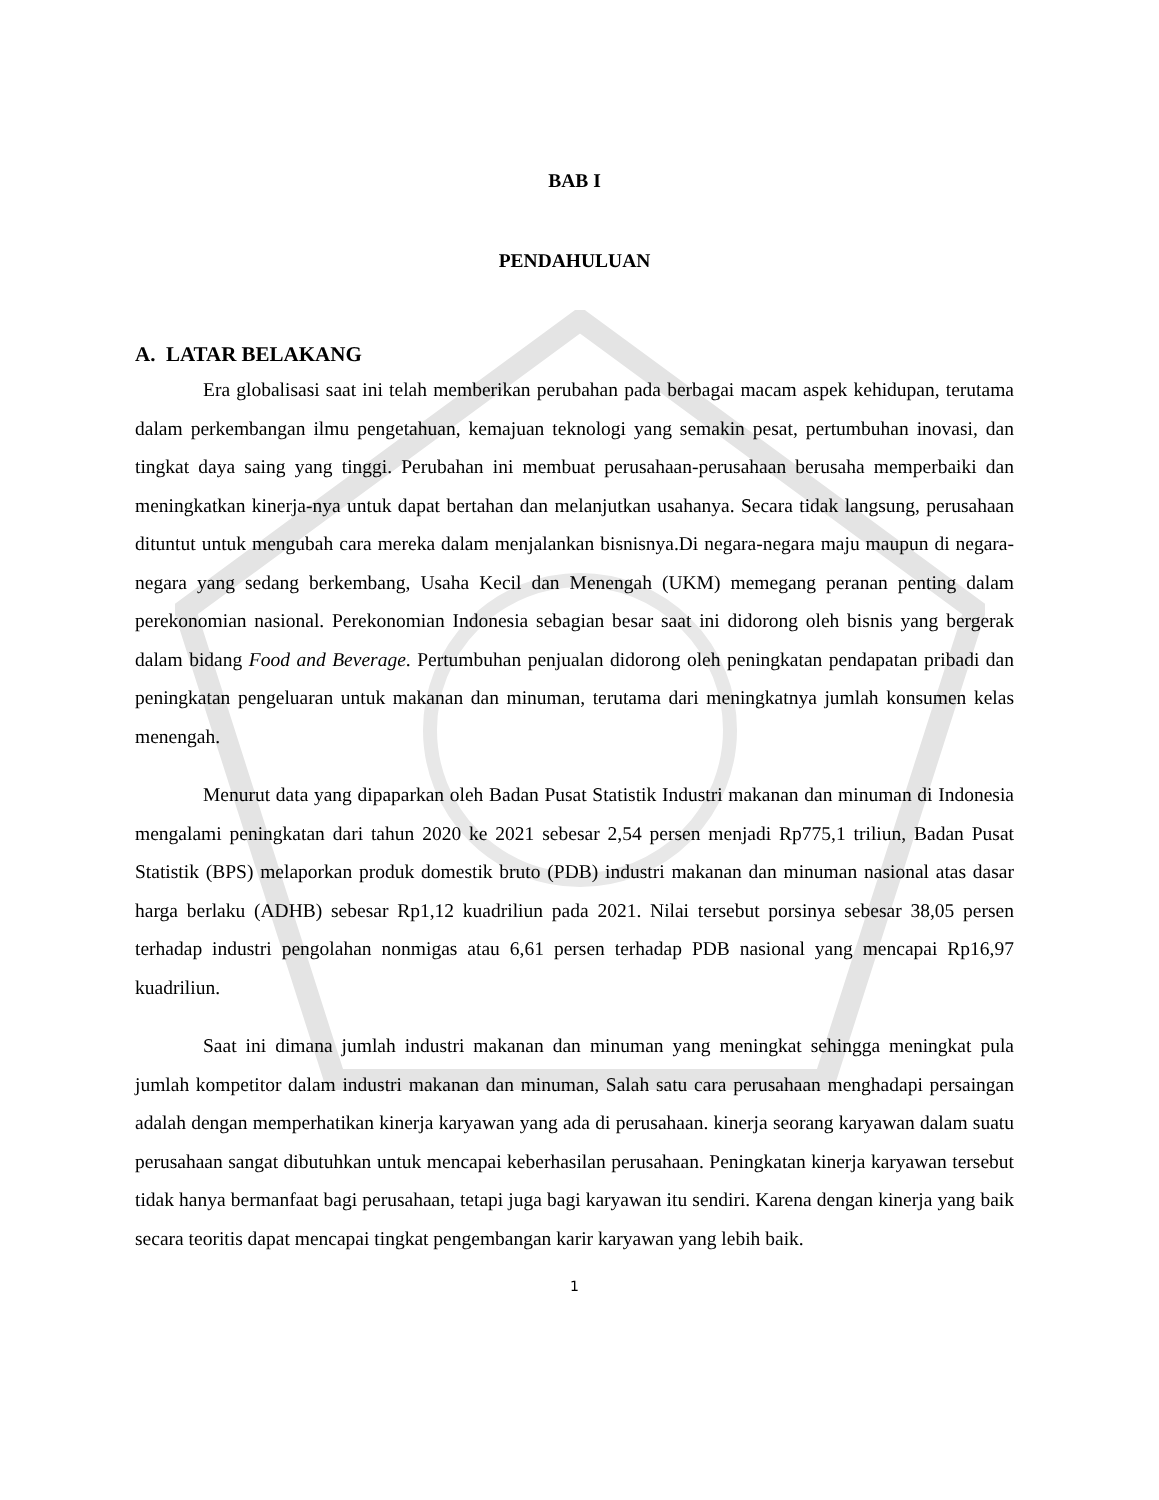BAB I
PENDAHULUAN
A. LATAR BELAKANG
Era globalisasi saat ini telah memberikan perubahan pada berbagai macam aspek kehidupan, terutama dalam perkembangan ilmu pengetahuan, kemajuan teknologi yang semakin pesat, pertumbuhan inovasi, dan tingkat daya saing yang tinggi. Perubahan ini membuat perusahaan-perusahaan berusaha memperbaiki dan meningkatkan kinerja-nya untuk dapat bertahan dan melanjutkan usahanya. Secara tidak langsung, perusahaan dituntut untuk mengubah cara mereka dalam menjalankan bisnisnya.Di negara-negara maju maupun di negara-negara yang sedang berkembang, Usaha Kecil dan Menengah (UKM) memegang peranan penting dalam perekonomian nasional. Perekonomian Indonesia sebagian besar saat ini didorong oleh bisnis yang bergerak dalam bidang Food and Beverage. Pertumbuhan penjualan didorong oleh peningkatan pendapatan pribadi dan peningkatan pengeluaran untuk makanan dan minuman, terutama dari meningkatnya jumlah konsumen kelas menengah.
Menurut data yang dipaparkan oleh Badan Pusat Statistik Industri makanan dan minuman di Indonesia mengalami peningkatan dari tahun 2020 ke 2021 sebesar 2,54 persen menjadi Rp775,1 triliun, Badan Pusat Statistik (BPS) melaporkan produk domestik bruto (PDB) industri makanan dan minuman nasional atas dasar harga berlaku (ADHB) sebesar Rp1,12 kuadriliun pada 2021. Nilai tersebut porsinya sebesar 38,05 persen terhadap industri pengolahan nonmigas atau 6,61 persen terhadap PDB nasional yang mencapai Rp16,97 kuadriliun.
Saat ini dimana jumlah industri makanan dan minuman yang meningkat sehingga meningkat pula jumlah kompetitor dalam industri makanan dan minuman, Salah satu cara perusahaan menghadapi persaingan adalah dengan memperhatikan kinerja karyawan yang ada di perusahaan. kinerja seorang karyawan dalam suatu perusahaan sangat dibutuhkan untuk mencapai keberhasilan perusahaan. Peningkatan kinerja karyawan tersebut tidak hanya bermanfaat bagi perusahaan, tetapi juga bagi karyawan itu sendiri. Karena dengan kinerja yang baik secara teoritis dapat mencapai tingkat pengembangan karir karyawan yang lebih baik.
1